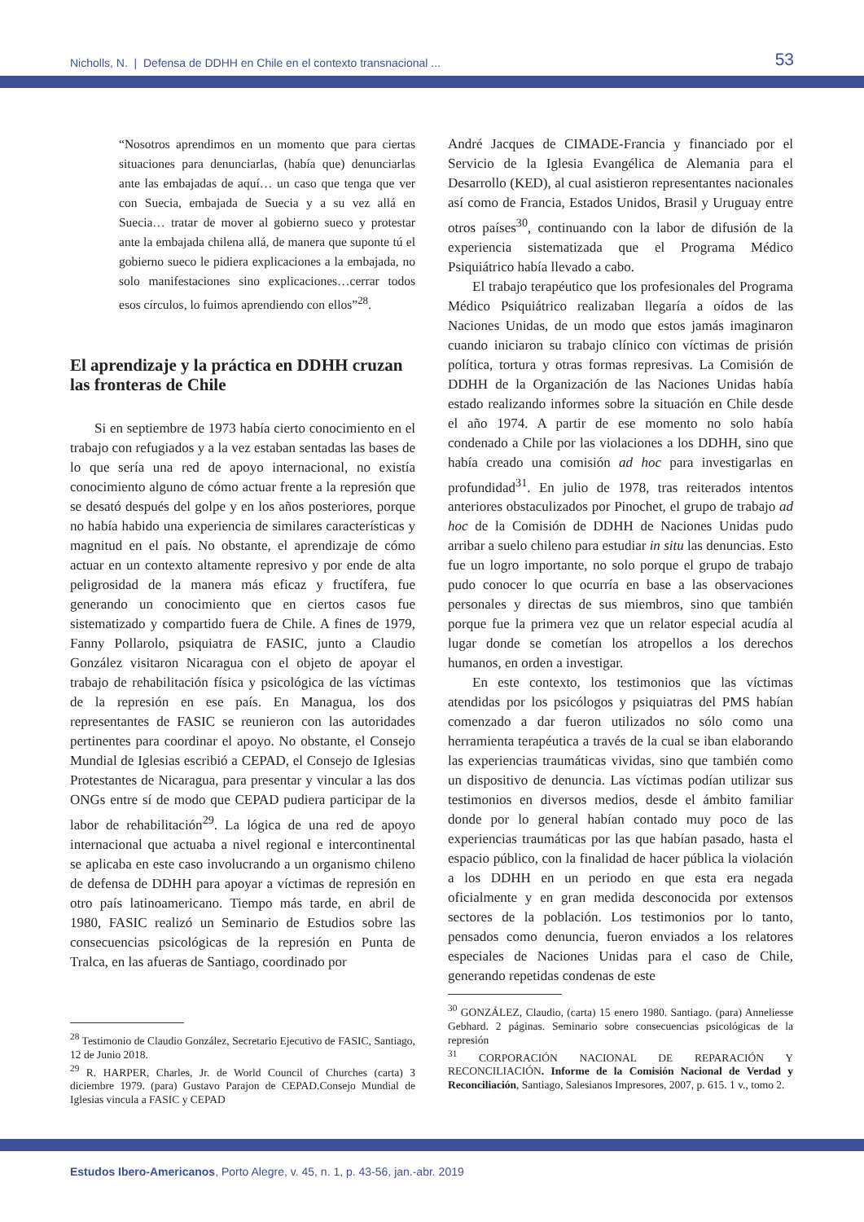Nicholls, N. | Defensa de DDHH en Chile en el contexto transnacional ... 53
“Nosotros aprendimos en un momento que para ciertas situaciones para denunciarlas, (había que) denunciarlas ante las embajadas de aquí… un caso que tenga que ver con Suecia, embajada de Suecia y a su vez allá en Suecia… tratar de mover al gobierno sueco y protestar ante la embajada chilena allá, de manera que suponte tú el gobierno sueco le pidiera explicaciones a la embajada, no solo manifestaciones sino explicaciones…cerrar todos esos círculos, lo fuimos aprendiendo con ellos”<sup>28</sup>.
El aprendizaje y la práctica en DDHH cruzan las fronteras de Chile
Si en septiembre de 1973 había cierto conocimiento en el trabajo con refugiados y a la vez estaban sentadas las bases de lo que sería una red de apoyo internacional, no existía conocimiento alguno de cómo actuar frente a la represión que se desató después del golpe y en los años posteriores, porque no había habido una experiencia de similares características y magnitud en el país. No obstante, el aprendizaje de cómo actuar en un contexto altamente represivo y por ende de alta peligrosidad de la manera más eficaz y fructífera, fue generando un conocimiento que en ciertos casos fue sistematizado y compartido fuera de Chile. A fines de 1979, Fanny Pollarolo, psiquiatra de FASIC, junto a Claudio González visitaron Nicaragua con el objeto de apoyar el trabajo de rehabilitación física y psicológica de las víctimas de la represión en ese país. En Managua, los dos representantes de FASIC se reunieron con las autoridades pertinentes para coordinar el apoyo. No obstante, el Consejo Mundial de Iglesias escribió a CEPAD, el Consejo de Iglesias Protestantes de Nicaragua, para presentar y vincular a las dos ONGs entre sí de modo que CEPAD pudiera participar de la labor de rehabilitación<sup>29</sup>. La lógica de una red de apoyo internacional que actuaba a nivel regional e intercontinental se aplicaba en este caso involucrando a un organismo chileno de defensa de DDHH para apoyar a víctimas de represión en otro país latinoamericano. Tiempo más tarde, en abril de 1980, FASIC realizó un Seminario de Estudios sobre las consecuencias psicológicas de la represión en Punta de Tralca, en las afueras de Santiago, coordinado por
<sup>28</sup> Testimonio de Claudio González, Secretario Ejecutivo de FASIC, Santiago, 12 de Junio 2018.
<sup>29</sup> R. HARPER, Charles, Jr. de World Council of Churches (carta) 3 diciembre 1979. (para) Gustavo Parajon de CEPAD.Consejo Mundial de Iglesias vincula a FASIC y CEPAD
André Jacques de CIMADE-Francia y financiado por el Servicio de la Iglesia Evangélica de Alemania para el Desarrollo (KED), al cual asistieron representantes nacionales así como de Francia, Estados Unidos, Brasil y Uruguay entre otros países<sup>30</sup>, continuando con la labor de difusión de la experiencia sistematizada que el Programa Médico Psiquiátrico había llevado a cabo.
El trabajo terapéutico que los profesionales del Programa Médico Psiquiátrico realizaban llegaría a oídos de las Naciones Unidas, de un modo que estos jamás imaginaron cuando iniciaron su trabajo clínico con víctimas de prisión política, tortura y otras formas represivas. La Comisión de DDHH de la Organización de las Naciones Unidas había estado realizando informes sobre la situación en Chile desde el año 1974. A partir de ese momento no solo había condenado a Chile por las violaciones a los DDHH, sino que había creado una comisión ad hoc para investigarlas en profundidad<sup>31</sup>. En julio de 1978, tras reiterados intentos anteriores obstaculizados por Pinochet, el grupo de trabajo ad hoc de la Comisión de DDHH de Naciones Unidas pudo arribar a suelo chileno para estudiar in situ las denuncias. Esto fue un logro importante, no solo porque el grupo de trabajo pudo conocer lo que ocurría en base a las observaciones personales y directas de sus miembros, sino que también porque fue la primera vez que un relator especial acudía al lugar donde se cometían los atropellos a los derechos humanos, en orden a investigar.
En este contexto, los testimonios que las víctimas atendidas por los psicólogos y psiquiatras del PMS habían comenzado a dar fueron utilizados no sólo como una herramienta terapéutica a través de la cual se iban elaborando las experiencias traumáticas vividas, sino que también como un dispositivo de denuncia. Las víctimas podían utilizar sus testimonios en diversos medios, desde el ámbito familiar donde por lo general habían contado muy poco de las experiencias traumáticas por las que habían pasado, hasta el espacio público, con la finalidad de hacer pública la violación a los DDHH en un periodo en que esta era negada oficialmente y en gran medida desconocida por extensos sectores de la población. Los testimonios por lo tanto, pensados como denuncia, fueron enviados a los relatores especiales de Naciones Unidas para el caso de Chile, generando repetidas condenas de este
<sup>30</sup> GONZÁLEZ, Claudio, (carta) 15 enero 1980. Santiago. (para) Anneliesse Gebhard. 2 páginas. Seminario sobre consecuencias psicológicas de la represión
<sup>31</sup> CORPORACIÓN NACIONAL DE REPARACIÓN Y RECONCILIACIÓN. Informe de la Comisión Nacional de Verdad y Reconciliación, Santiago, Salesianos Impresores, 2007, p. 615. 1 v., tomo 2.
Estudos Ibero-Americanos, Porto Alegre, v. 45, n. 1, p. 43-56, jan.-abr. 2019